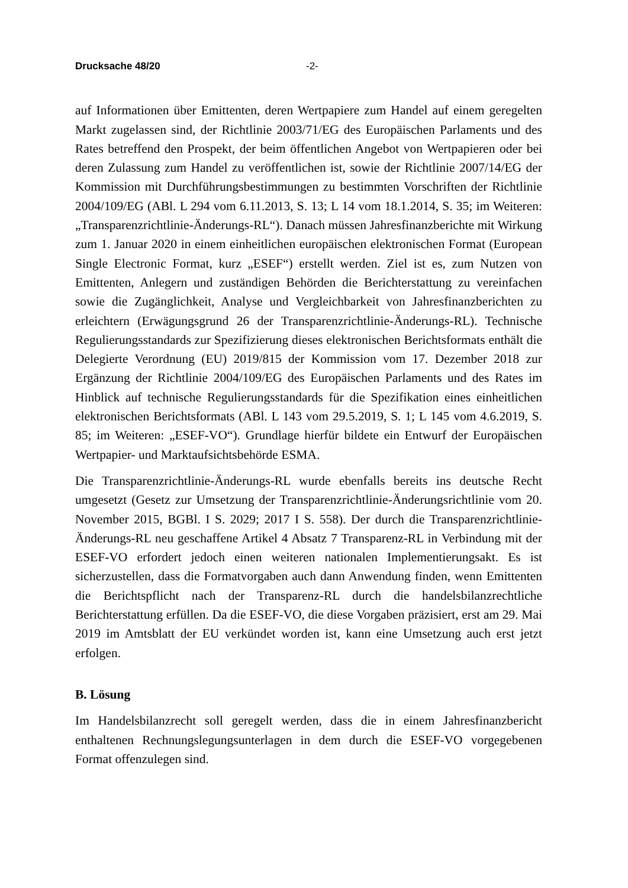Drucksache 48/20 -2-
auf Informationen über Emittenten, deren Wertpapiere zum Handel auf einem geregelten Markt zugelassen sind, der Richtlinie 2003/71/EG des Europäischen Parlaments und des Rates betreffend den Prospekt, der beim öffentlichen Angebot von Wertpapieren oder bei deren Zulassung zum Handel zu veröffentlichen ist, sowie der Richtlinie 2007/14/EG der Kommission mit Durchführungsbestimmungen zu bestimmten Vorschriften der Richtlinie 2004/109/EG (ABl. L 294 vom 6.11.2013, S. 13; L 14 vom 18.1.2014, S. 35; im Weiteren: „Transparenzrichtlinie-Änderungs-RL“). Danach müssen Jahresfinanzberichte mit Wirkung zum 1. Januar 2020 in einem einheitlichen europäischen elektronischen Format (European Single Electronic Format, kurz „ESEF“) erstellt werden. Ziel ist es, zum Nutzen von Emittenten, Anlegern und zuständigen Behörden die Berichterstattung zu vereinfachen sowie die Zugänglichkeit, Analyse und Vergleichbarkeit von Jahresfinanzberichten zu erleichtern (Erwägungsgrund 26 der Transparenzrichtlinie-Änderungs-RL). Technische Regulierungsstandards zur Spezifizierung dieses elektronischen Berichtsformats enthält die Delegierte Verordnung (EU) 2019/815 der Kommission vom 17. Dezember 2018 zur Ergänzung der Richtlinie 2004/109/EG des Europäischen Parlaments und des Rates im Hinblick auf technische Regulierungsstandards für die Spezifikation eines einheitlichen elektronischen Berichtsformats (ABl. L 143 vom 29.5.2019, S. 1; L 145 vom 4.6.2019, S. 85; im Weiteren: „ESEF-VO“). Grundlage hierfür bildete ein Entwurf der Europäischen Wertpapier- und Marktaufsichtsbehörde ESMA.
Die Transparenzrichtlinie-Änderungs-RL wurde ebenfalls bereits ins deutsche Recht umgesetzt (Gesetz zur Umsetzung der Transparenzrichtlinie-Änderungsrichtlinie vom 20. November 2015, BGBl. I S. 2029; 2017 I S. 558). Der durch die Transparenzrichtlinie-Änderungs-RL neu geschaffene Artikel 4 Absatz 7 Transparenz-RL in Verbindung mit der ESEF-VO erfordert jedoch einen weiteren nationalen Implementierungsakt. Es ist sicherzustellen, dass die Formatvorgaben auch dann Anwendung finden, wenn Emittenten die Berichtspflicht nach der Transparenz-RL durch die handelsbilanzrechtliche Berichterstattung erfüllen. Da die ESEF-VO, die diese Vorgaben präzisiert, erst am 29. Mai 2019 im Amtsblatt der EU verkündet worden ist, kann eine Umsetzung auch erst jetzt erfolgen.
B. Lösung
Im Handelsbilanzrecht soll geregelt werden, dass die in einem Jahresfinanzbericht enthaltenen Rechnungslegungsunterlagen in dem durch die ESEF-VO vorgegebenen Format offenzulegen sind.